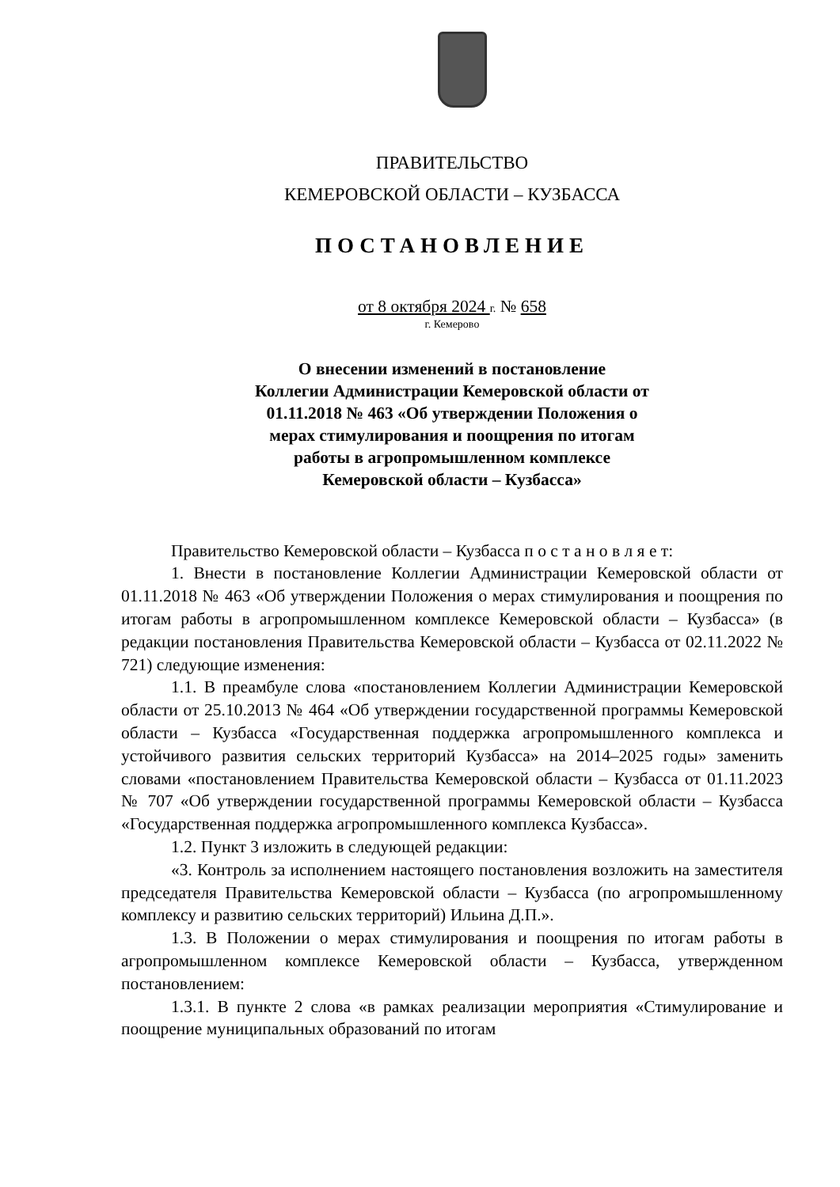ПРАВИТЕЛЬСТВО
КЕМЕРОВСКОЙ ОБЛАСТИ – КУЗБАССА
ПОСТАНОВЛЕНИЕ
от 8 октября 2024 г. № 658
г. Кемерово
О внесении изменений в постановление
Коллегии Администрации Кемеровской области от
01.11.2018 № 463 «Об утверждении Положения о
мерах стимулирования и поощрения по итогам
работы в агропромышленном комплексе
Кемеровской области – Кузбасса»
Правительство Кемеровской области – Кузбасса п о с т а н о в л я е т:
1. Внести в постановление Коллегии Администрации Кемеровской области от 01.11.2018 № 463 «Об утверждении Положения о мерах стимулирования и поощрения по итогам работы в агропромышленном комплексе Кемеровской области – Кузбасса» (в редакции постановления Правительства Кемеровской области – Кузбасса от 02.11.2022 № 721) следующие изменения:
1.1. В преамбуле слова «постановлением Коллегии Администрации Кемеровской области от 25.10.2013 № 464 «Об утверждении государственной программы Кемеровской области – Кузбасса «Государственная поддержка агропромышленного комплекса и устойчивого развития сельских территорий Кузбасса» на 2014–2025 годы» заменить словами «постановлением Правительства Кемеровской области – Кузбасса от 01.11.2023 № 707 «Об утверждении государственной программы Кемеровской области – Кузбасса «Государственная поддержка агропромышленного комплекса Кузбасса».
1.2. Пункт 3 изложить в следующей редакции:
«3. Контроль за исполнением настоящего постановления возложить на заместителя председателя Правительства Кемеровской области – Кузбасса (по агропромышленному комплексу и развитию сельских территорий) Ильина Д.П.».
1.3. В Положении о мерах стимулирования и поощрения по итогам работы в агропромышленном комплексе Кемеровской области – Кузбасса, утвержденном постановлением:
1.3.1. В пункте 2 слова «в рамках реализации мероприятия «Стимулирование и поощрение муниципальных образований по итогам